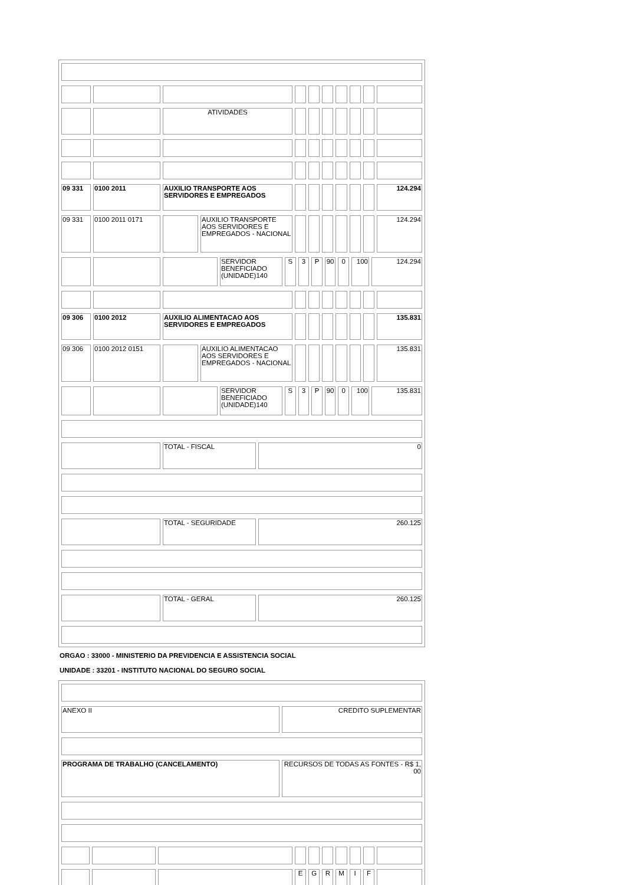| | | ATIVIDADES | | | | | | | |
| 09 331 | 0100 2011 | AUXILIO TRANSPORTE AOS SERVIDORES E EMPREGADOS | | | | | | | 124.294 |
| 09 331 | 0100 2011 0171 | | AUXILIO TRANSPORTE AOS SERVIDORES E EMPREGADOS - NACIONAL | | | | | | | 124.294 |
| | | | SERVIDOR BENEFICIADO (UNIDADE)140 | S | 3 | P | 90 | 0 | 100 | 124.294 |
| 09 306 | 0100 2012 | AUXILIO ALIMENTACAO AOS SERVIDORES E EMPREGADOS | | | | | | | 135.831 |
| 09 306 | 0100 2012 0151 | | AUXILIO ALIMENTACAO AOS SERVIDORES E EMPREGADOS - NACIONAL | | | | | | | 135.831 |
| | | | SERVIDOR BENEFICIADO (UNIDADE)140 | S | 3 | P | 90 | 0 | 100 | 135.831 |
| | TOTAL - FISCAL | 0 |
| | TOTAL - SEGURIDADE | 260.125 |
| | TOTAL - GERAL | 260.125 |
ORGAO : 33000 - MINISTERIO DA PREVIDENCIA E ASSISTENCIA SOCIAL
UNIDADE : 33201 - INSTITUTO NACIONAL DO SEGURO SOCIAL
| ANEXO II | CREDITO SUPLEMENTAR |
| PROGRAMA DE TRABALHO (CANCELAMENTO) | RECURSOS DE TODAS AS FONTES - R$ 1, 00 |
| | | | E | G | R | M | I | F | |